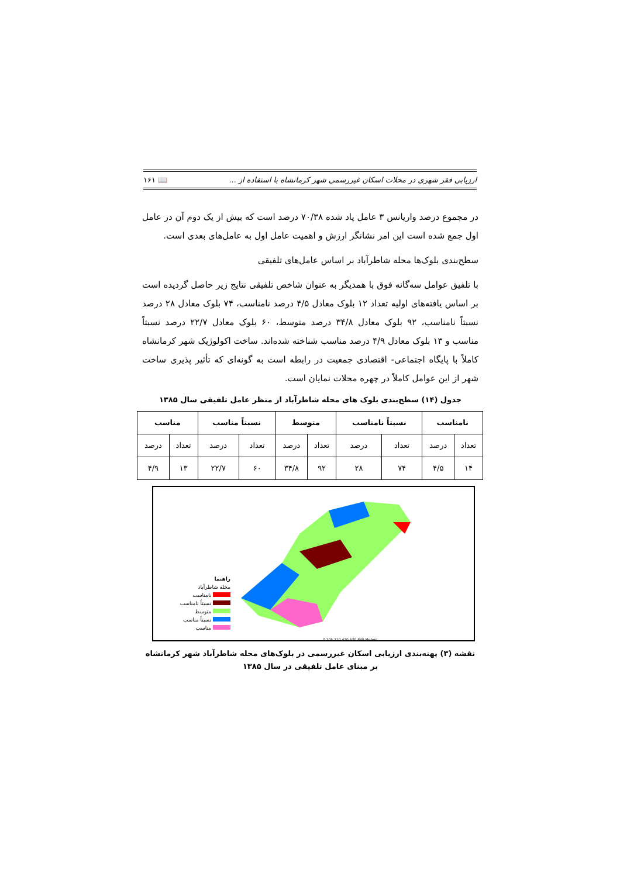ارزیابی فقر شهری در محلات اسکان غیررسمی شهر کرمانشاه با استفاده از ... 📖 ۱۶۱
در مجموع درصد واریانس ۳ عامل یاد شده ۷۰/۳۸ درصد است که بیش از یک دوم آن در عامل اول جمع شده است این امر نشانگر ارزش و اهمیت عامل اول به عامل‌های بعدی است.
سطح‌بندی بلوک‌ها محله شاطرآباد بر اساس عامل‌های تلفیقی
با تلفیق عوامل سه‌گانه فوق با همدیگر به عنوان شاخص تلفیقی نتایج زیر حاصل گردیده است بر اساس یافته‌های اولیه تعداد ۱۲ بلوک معادل ۴/۵ درصد نامناسب، ۷۴ بلوک معادل ۲۸ درصد نسبتاً نامناسب، ۹۲ بلوک معادل ۳۴/۸ درصد متوسط، ۶۰ بلوک معادل ۲۲/۷ درصد نسبتاً مناسب و ۱۳ بلوک معادل ۴/۹ درصد مناسب شناخته شده‌اند. ساخت اکولوژیک شهر کرمانشاه کاملاً با پایگاه اجتماعی- اقتصادی جمعیت در رابطه است به گونه‌ای که تأثیر پذیری ساخت شهر از این عوامل کاملاً در چهره محلات نمایان است.
جدول (۱۴) سطح‌بندی بلوک های محله شاطرآباد از منظر عامل تلفیقی سال ۱۳۸۵
| نامناسب | | نسبتاً نامناسب | | متوسط | | نسبتاً مناسب | | مناسب | |
| --- | --- | --- | --- | --- | --- | --- | --- | --- | --- |
| تعداد | درصد | تعداد | درصد | تعداد | درصد | تعداد | درصد | تعداد | درصد |
| ۱۴ | ۴/۵ | ۷۴ | ۲۸ | ۹۲ | ۳۴/۸ | ۶۰ | ۲۲/۷ | ۱۳ | ۴/۹ |
راهنما
محله شاطرآباد
نامناسب
نسبتاً نامناسب
متوسط
نسبتاً مناسب
مناسب
0 105 210 420 630 840 Meters
نقشه (۳) پهنه‌بندی ارزیابی اسکان غیررسمی در بلوک‌های محله شاطرآباد شهر کرمانشاه بر مبنای عامل تلفیقی در سال ۱۳۸۵